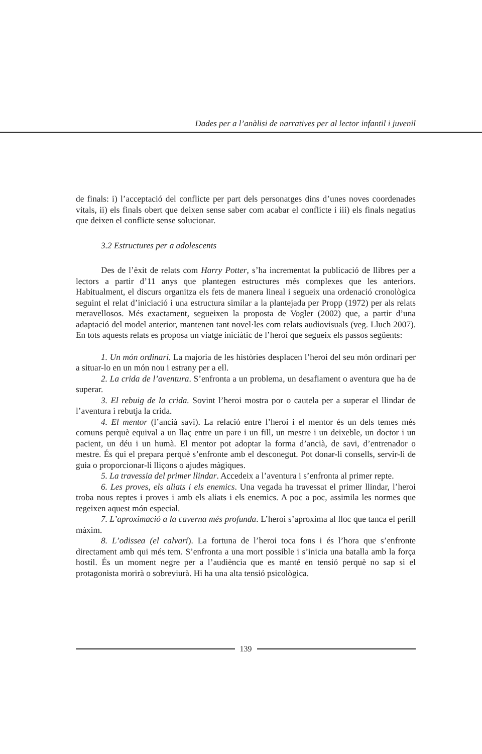Dades per a l’anàlisi de narratives per al lector infantil i juvenil
de finals: i) l’acceptació del conflicte per part dels personatges dins d’unes noves coordenades vitals, ii) els finals obert que deixen sense saber com acabar el conflicte i iii) els finals negatius que deixen el conflicte sense solucionar.
3.2 Estructures per a adolescents
Des de l’èxit de relats com Harry Potter, s’ha incrementat la publicació de llibres per a lectors a partir d’11 anys que plantegen estructures més complexes que les anteriors. Habitualment, el discurs organitza els fets de manera lineal i segueix una ordenació cronològica seguint el relat d’iniciació i una estructura similar a la plantejada per Propp (1972) per als relats meravellosos. Més exactament, segueixen la proposta de Vogler (2002) que, a partir d’una adaptació del model anterior, mantenen tant novel·les com relats audiovisuals (veg. Lluch 2007). En tots aquests relats es proposa un viatge iniciàtic de l’heroi que segueix els passos següents:
1. Un món ordinari. La majoria de les històries desplacen l’heroi del seu món ordinari per a situar-lo en un món nou i estrany per a ell.
2. La crida de l’aventura. S’enfronta a un problema, un desafiament o aventura que ha de superar.
3. El rebuig de la crida. Sovint l’heroi mostra por o cautela per a superar el llindar de l’aventura i rebutja la crida.
4. El mentor (l’ancià savi). La relació entre l’heroi i el mentor és un dels temes més comuns perquè equival a un llaç entre un pare i un fill, un mestre i un deixeble, un doctor i un pacient, un déu i un humà. El mentor pot adoptar la forma d’ancià, de savi, d’entrenador o mestre. És qui el prepara perquè s’enfronte amb el desconegut. Pot donar-li consells, servir-li de guia o proporcionar-li lliçons o ajudes màgiques.
5. La travessia del primer llindar. Accedeix a l’aventura i s’enfronta al primer repte.
6. Les proves, els aliats i els enemics. Una vegada ha travessat el primer llindar, l’heroi troba nous reptes i proves i amb els aliats i els enemics. A poc a poc, assimila les normes que regeixen aquest món especial.
7. L’aproximació a la caverna més profunda. L’heroi s’aproxima al lloc que tanca el perill màxim.
8. L’odissea (el calvari). La fortuna de l’heroi toca fons i és l’hora que s’enfronte directament amb qui més tem. S’enfronta a una mort possible i s’inicia una batalla amb la força hostil. És un moment negre per a l’audiència que es manté en tensió perquè no sap si el protagonista morirà o sobreviurà. Hi ha una alta tensió psicològica.
139